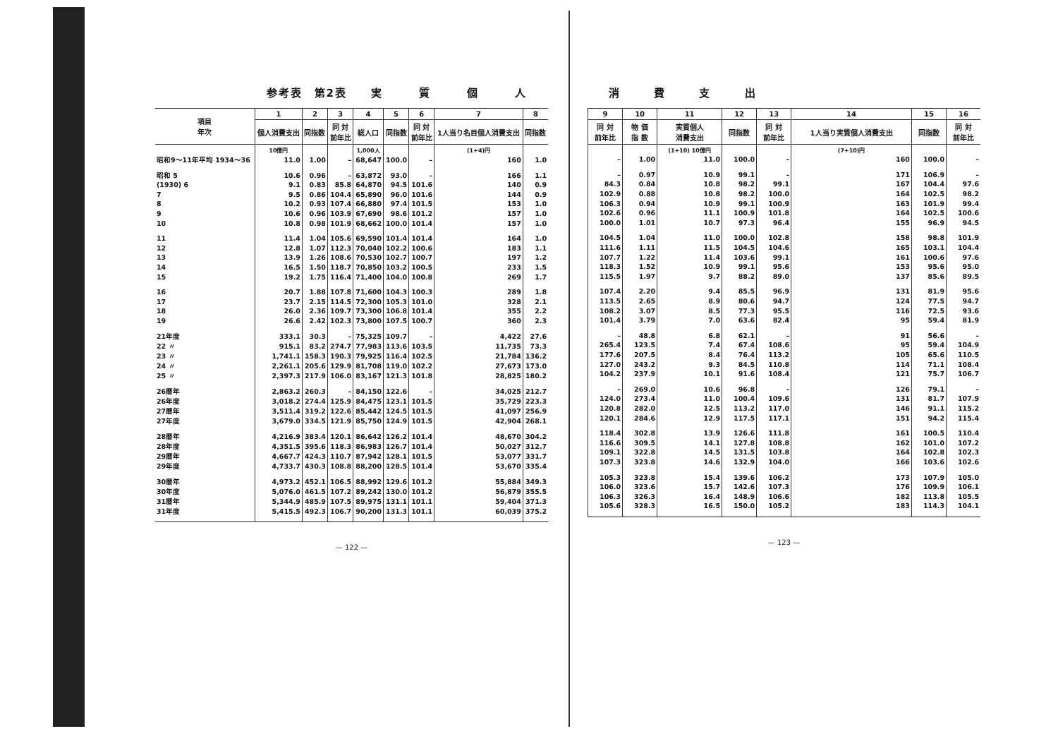参考表　第2表　　実　　　質　　　個　　　人
| 項目 年次 | 1 | 2 | 3 | 4 | 5 | 6 | 7 | 8 |
| --- | --- | --- | --- | --- | --- | --- | --- | --- |
| | 個人消費支出 | 同指数 | 同 対 前年比 | 総人口 | 同指数 | 同 対 前年比 | 1人当り名目個人消費支出 | 同指数 |
| | 10億円 | | | 1,000人 | | | (1+4)円 | |
| 昭和9～11年平均 1934～36 | 11.0 | 1.00 | – | 68,647 | 100.0 | – | 160 | 1.0 |
| 昭和 5 | 10.6 | 0.96 | – | 63,872 | 93.0 | – | 166 | 1.1 |
| (1930) 6 | 9.1 | 0.83 | 85.8 | 64,870 | 94.5 | 101.6 | 140 | 0.9 |
| 7 | 9.5 | 0.86 | 104.4 | 65,890 | 96.0 | 101.6 | 144 | 0.9 |
| 8 | 10.2 | 0.93 | 107.4 | 66,880 | 97.4 | 101.5 | 153 | 1.0 |
| 9 | 10.6 | 0.96 | 103.9 | 67,690 | 98.6 | 101.2 | 157 | 1.0 |
| 10 | 10.8 | 0.98 | 101.9 | 68,662 | 100.0 | 101.4 | 157 | 1.0 |
| 11 | 11.4 | 1.04 | 105.6 | 69,590 | 101.4 | 101.4 | 164 | 1.0 |
| 12 | 12.8 | 1.07 | 112.3 | 70,040 | 102.2 | 100.6 | 183 | 1.1 |
| 13 | 13.9 | 1.26 | 108.6 | 70,530 | 102.7 | 100.7 | 197 | 1.2 |
| 14 | 16.5 | 1.50 | 118.7 | 70,850 | 103.2 | 100.5 | 233 | 1.5 |
| 15 | 19.2 | 1.75 | 116.4 | 71,400 | 104.0 | 100.8 | 269 | 1.7 |
| 16 | 20.7 | 1.88 | 107.8 | 71,600 | 104.3 | 100.3 | 289 | 1.8 |
| 17 | 23.7 | 2.15 | 114.5 | 72,300 | 105.3 | 101.0 | 328 | 2.1 |
| 18 | 26.0 | 2.36 | 109.7 | 73,300 | 106.8 | 101.4 | 355 | 2.2 |
| 19 | 26.6 | 2.42 | 102.3 | 73,800 | 107.5 | 100.7 | 360 | 2.3 |
| 21年度 | 333.1 | 30.3 | – | 75,325 | 109.7 | – | 4,422 | 27.6 |
| 22 〃 | 915.1 | 83.2 | 274.7 | 77,983 | 113.6 | 103.5 | 11,735 | 73.3 |
| 23 〃 | 1,741.1 | 158.3 | 190.3 | 79,925 | 116.4 | 102.5 | 21,784 | 136.2 |
| 24 〃 | 2,261.1 | 205.6 | 129.9 | 81,708 | 119.0 | 102.2 | 27,673 | 173.0 |
| 25 〃 | 2,397.3 | 217.9 | 106.0 | 83,167 | 121.3 | 101.8 | 28,825 | 180.2 |
| 26暦年 | 2,863.2 | 260.3 | – | 84,150 | 122.6 | – | 34,025 | 212.7 |
| 26年度 | 3,018.2 | 274.4 | 125.9 | 84,475 | 123.1 | 101.5 | 35,729 | 223.3 |
| 27暦年 | 3,511.4 | 319.2 | 122.6 | 85,442 | 124.5 | 101.5 | 41,097 | 256.9 |
| 27年度 | 3,679.0 | 334.5 | 121.9 | 85,750 | 124.9 | 101.5 | 42,904 | 268.1 |
| 28暦年 | 4,216.9 | 383.4 | 120.1 | 86,642 | 126.2 | 101.4 | 48,670 | 304.2 |
| 28年度 | 4,351.5 | 395.6 | 118.3 | 86,983 | 126.7 | 101.4 | 50,027 | 312.7 |
| 29暦年 | 4,667.7 | 424.3 | 110.7 | 87,942 | 128.1 | 101.5 | 53,077 | 331.7 |
| 29年度 | 4,733.7 | 430.3 | 108.8 | 88,200 | 128.5 | 101.4 | 53,670 | 335.4 |
| 30暦年 | 4,973.2 | 452.1 | 106.5 | 88,992 | 129.6 | 101.2 | 55,884 | 349.3 |
| 30年度 | 5,076.0 | 461.5 | 107.2 | 89,242 | 130.0 | 101.2 | 56,879 | 355.5 |
| 31暦年 | 5,344.9 | 485.9 | 107.5 | 89,975 | 131.1 | 101.1 | 59,404 | 371.3 |
| 31年度 | 5,415.5 | 492.3 | 106.7 | 90,200 | 131.3 | 101.1 | 60,039 | 375.2 |
— 122 —
消 費 支 出
| 9 | 10 | 11 | 12 | 13 | 14 | 15 | 16 |
| --- | --- | --- | --- | --- | --- | --- | --- |
| 同 対 前年比 | 物 価 指 数 | 実質個人 消費支出 | 同指数 | 同 対 前年比 | 1人当り実質個人消費支出 | 同指数 | 同 対 前年比 |
| | | (1+10) 10億円 | | | (7+10)円 | | |
| – | 1.00 | 11.0 | 100.0 | – | 160 | 100.0 | – |
| – | 0.97 | 10.9 | 99.1 | – | 171 | 106.9 | – |
| 84.3 | 0.84 | 10.8 | 98.2 | 99.1 | 167 | 104.4 | 97.6 |
| 102.9 | 0.88 | 10.8 | 98.2 | 100.0 | 164 | 102.5 | 98.2 |
| 106.3 | 0.94 | 10.9 | 99.1 | 100.9 | 163 | 101.9 | 99.4 |
| 102.6 | 0.96 | 11.1 | 100.9 | 101.8 | 164 | 102.5 | 100.6 |
| 100.0 | 1.01 | 10.7 | 97.3 | 96.4 | 155 | 96.9 | 94.5 |
| 104.5 | 1.04 | 11.0 | 100.0 | 102.8 | 158 | 98.8 | 101.9 |
| 111.6 | 1.11 | 11.5 | 104.5 | 104.6 | 165 | 103.1 | 104.4 |
| 107.7 | 1.22 | 11.4 | 103.6 | 99.1 | 161 | 100.6 | 97.6 |
| 118.3 | 1.52 | 10.9 | 99.1 | 95.6 | 153 | 95.6 | 95.0 |
| 115.5 | 1.97 | 9.7 | 88.2 | 89.0 | 137 | 85.6 | 89.5 |
| 107.4 | 2.20 | 9.4 | 85.5 | 96.9 | 131 | 81.9 | 95.6 |
| 113.5 | 2.65 | 8.9 | 80.6 | 94.7 | 124 | 77.5 | 94.7 |
| 108.2 | 3.07 | 8.5 | 77.3 | 95.5 | 116 | 72.5 | 93.6 |
| 101.4 | 3.79 | 7.0 | 63.6 | 82.4 | 95 | 59.4 | 81.9 |
| – | 48.8 | 6.8 | 62.1 | – | 91 | 56.6 | – |
| 265.4 | 123.5 | 7.4 | 67.4 | 108.6 | 95 | 59.4 | 104.9 |
| 177.6 | 207.5 | 8.4 | 76.4 | 113.2 | 105 | 65.6 | 110.5 |
| 127.0 | 243.2 | 9.3 | 84.5 | 110.8 | 114 | 71.1 | 108.4 |
| 104.2 | 237.9 | 10.1 | 91.6 | 108.4 | 121 | 75.7 | 106.7 |
| – | 269.0 | 10.6 | 96.8 | – | 126 | 79.1 | – |
| 124.0 | 273.4 | 11.0 | 100.4 | 109.6 | 131 | 81.7 | 107.9 |
| 120.8 | 282.0 | 12.5 | 113.2 | 117.0 | 146 | 91.1 | 115.2 |
| 120.1 | 284.6 | 12.9 | 117.5 | 117.1 | 151 | 94.2 | 115.4 |
| 118.4 | 302.8 | 13.9 | 126.6 | 111.8 | 161 | 100.5 | 110.4 |
| 116.6 | 309.5 | 14.1 | 127.8 | 108.8 | 162 | 101.0 | 107.2 |
| 109.1 | 322.8 | 14.5 | 131.5 | 103.8 | 164 | 102.8 | 102.3 |
| 107.3 | 323.8 | 14.6 | 132.9 | 104.0 | 166 | 103.6 | 102.6 |
| 105.3 | 323.8 | 15.4 | 139.6 | 106.2 | 173 | 107.9 | 105.0 |
| 106.0 | 323.6 | 15.7 | 142.6 | 107.3 | 176 | 109.9 | 106.1 |
| 106.3 | 326.3 | 16.4 | 148.9 | 106.6 | 182 | 113.8 | 105.5 |
| 105.6 | 328.3 | 16.5 | 150.0 | 105.2 | 183 | 114.3 | 104.1 |
— 123 —